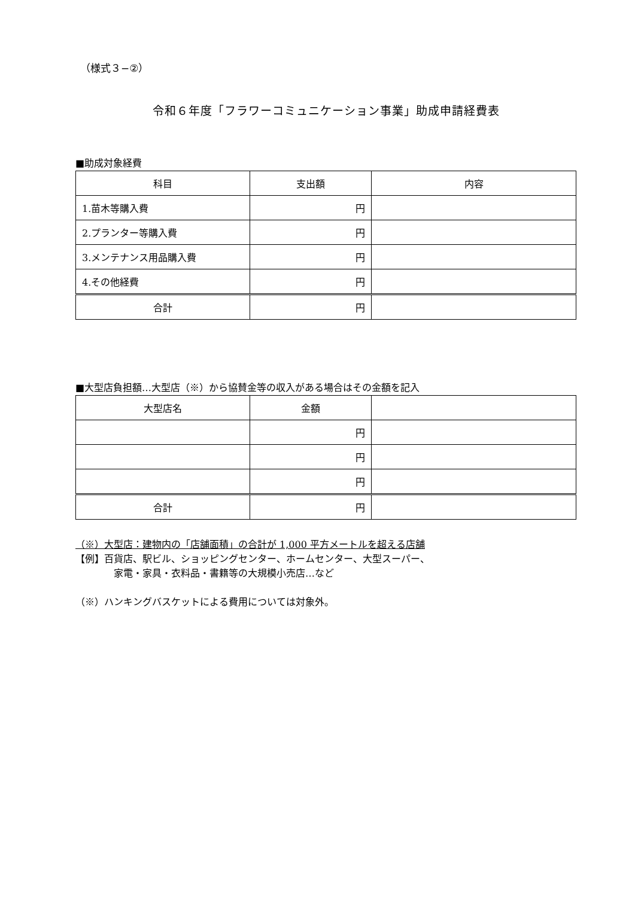（様式３−②）
令和６年度「フラワーコミュニケーション事業」助成申請経費表
■助成対象経費
| 科目 | 支出額 | 内容 |
| 1.苗木等購入費 | 円 | |
| 2.プランター等購入費 | 円 | |
| 3.メンテナンス用品購入費 | 円 | |
| 4.その他経費 | 円 | |
| 合計 | 円 | |
■大型店負担額…大型店（※）から協賛金等の収入がある場合はその金額を記入
| 大型店名 | 金額 | |
| | 円 | |
| | 円 | |
| | 円 | |
| 合計 | 円 | |
（※）大型店：建物内の「店舗面積」の合計が 1,000 平方メートルを超える店舗
【例】百貨店、駅ビル、ショッピングセンター、ホームセンター、大型スーパー、
家電・家具・衣料品・書籍等の大規模小売店…など
（※）ハンキングバスケットによる費用については対象外。